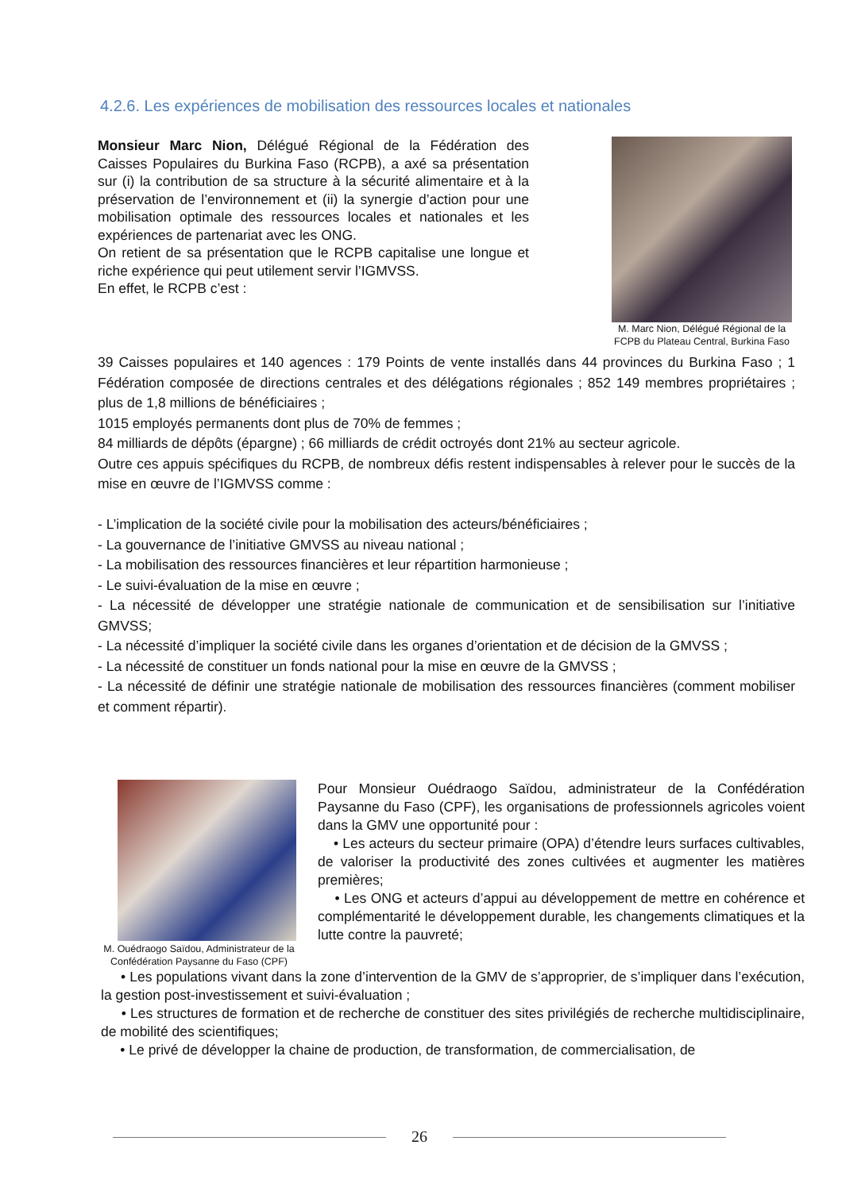4.2.6. Les expériences de mobilisation des ressources locales et nationales
Monsieur Marc Nion, Délégué Régional de la Fédération des Caisses Populaires du Burkina Faso (RCPB), a axé sa présentation sur (i) la contribution de sa structure à la sécurité alimentaire et à la préservation de l’environnement et (ii) la synergie d’action pour une mobilisation optimale des ressources locales et nationales et les expériences de partenariat avec les ONG.
On retient de sa présentation que le RCPB capitalise une longue et riche expérience qui peut utilement servir l’IGMVSS.
En effet, le RCPB c’est :
M. Marc Nion, Délégué Régional de la FCPB du Plateau Central, Burkina Faso
39 Caisses populaires et 140 agences : 179 Points de vente installés dans 44 provinces du Burkina Faso ; 1 Fédération composée de directions centrales et des délégations régionales ; 852 149 membres propriétaires ; plus de 1,8 millions de bénéficiaires ;
1015 employés permanents dont plus de 70% de femmes ;
84 milliards de dépôts (épargne) ; 66 milliards de crédit octroyés dont 21% au secteur agricole.
Outre ces appuis spécifiques du RCPB, de nombreux défis restent indispensables à relever pour le succès de la mise en œuvre de l’IGMVSS comme :
- L’implication de la société civile pour la mobilisation des acteurs/bénéficiaires ;
- La gouvernance de l’initiative GMVSS au niveau national ;
- La mobilisation des ressources financières et leur répartition harmonieuse ;
- Le suivi-évaluation de la mise en œuvre ;
- La nécessité de développer une stratégie nationale de communication et de sensibilisation sur l’initiative GMVSS;
- La nécessité d’impliquer la société civile dans les organes d’orientation et de décision de la GMVSS ;
- La nécessité de constituer un fonds national pour la mise en œuvre de la GMVSS ;
- La nécessité de définir une stratégie nationale de mobilisation des ressources financières (comment mobiliser et comment répartir).
M. Ouédraogo Saïdou, Administrateur de la Confédération Paysanne du Faso (CPF)
Pour Monsieur Ouédraogo Saïdou, administrateur de la Confédération Paysanne du Faso (CPF), les organisations de professionnels agricoles voient dans la GMV une opportunité pour :
• Les acteurs du secteur primaire (OPA) d’étendre leurs surfaces cultivables, de valoriser la productivité des zones cultivées et augmenter les matières premières;
• Les ONG et acteurs d’appui au développement de mettre en cohérence et complémentarité le développement durable, les changements climatiques et la lutte contre la pauvreté;
• Les populations vivant dans la zone d’intervention de la GMV de s’approprier, de s’impliquer dans l’exécution, la gestion post-investissement et suivi-évaluation ;
• Les structures de formation et de recherche de constituer des sites privilégiés de recherche multidisciplinaire, de mobilité des scientifiques;
• Le privé de développer la chaine de production, de transformation, de commercialisation, de
26